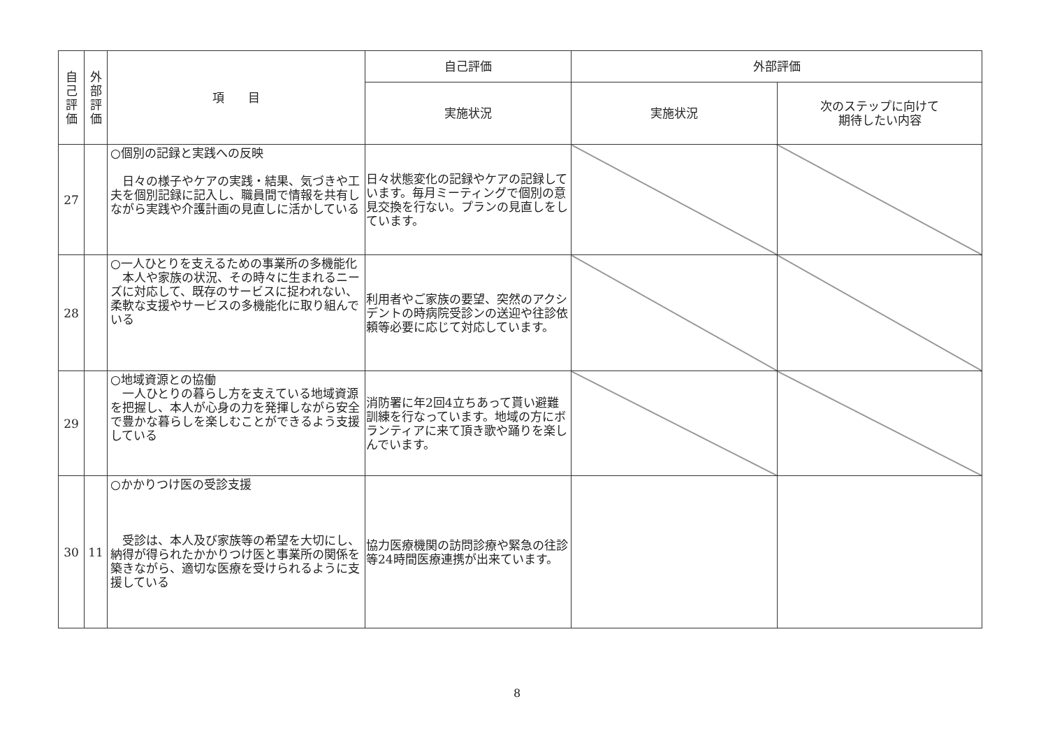| 自 己 評 価 | 外 部 評 価 | 項 目 | 自己評価 | 外部評価 | |
| --- | --- | --- | --- | --- | --- |
| | | | 実施状況 | 実施状況 | 次のステップに向けて 期待したい内容 |
| 27 | | ○個別の記録と実践への反映 日々の様子やケアの実践・結果、気づきや工夫を個別記録に記入し、職員間で情報を共有しながら実践や介護計画の見直しに活かしている | 日々状態変化の記録やケアの記録しています。毎月ミーティングで個別の意見交換を行ない。プランの見直しをしています。 | | |
| 28 | | ○一人ひとりを支えるための事業所の多機能化 本人や家族の状況、その時々に生まれるニーズに対応して、既存のサービスに捉われない、柔軟な支援やサービスの多機能化に取り組んでいる | 利用者やご家族の要望、突然のアクシデントの時病院受診ンの送迎や往診依頼等必要に応じて対応しています。 | | |
| 29 | | ○地域資源との協働 一人ひとりの暮らし方を支えている地域資源を把握し、本人が心身の力を発揮しながら安全で豊かな暮らしを楽しむことができるよう支援している | 消防署に年2回4立ちあって貰い避難訓練を行なっています。地域の方にボランティアに来て頂き歌や踊りを楽しんでいます。 | | |
| 30 | 11 | ○かかりつけ医の受診支援 受診は、本人及び家族等の希望を大切にし、納得が得られたかかりつけ医と事業所の関係を築きながら、適切な医療を受けられるように支援している | 協力医療機関の訪問診療や緊急の往診等24時間医療連携が出来ています。 | | |
8